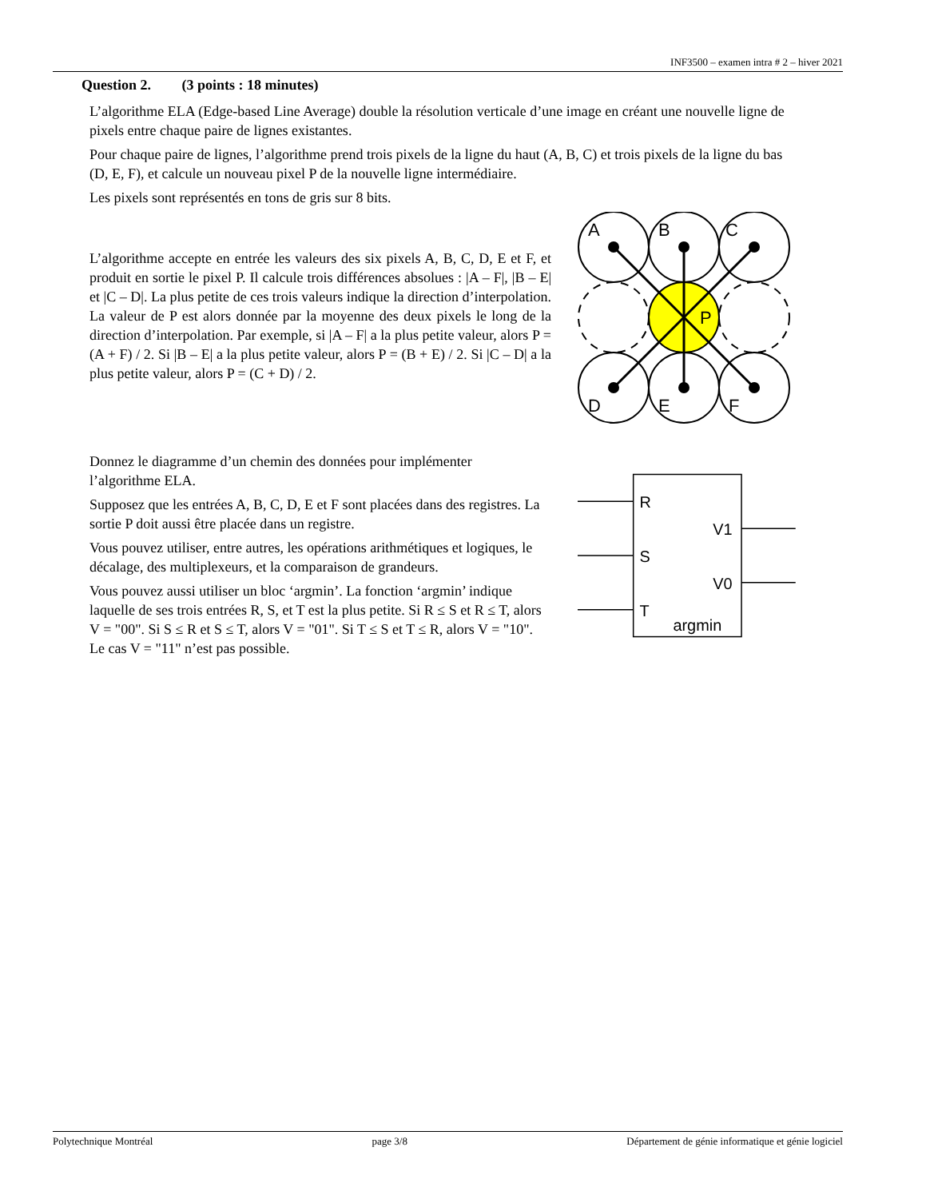INF3500 – examen intra # 2 – hiver 2021
Question 2. (3 points : 18 minutes)
L’algorithme ELA (Edge-based Line Average) double la résolution verticale d’une image en créant une nouvelle ligne de pixels entre chaque paire de lignes existantes.
Pour chaque paire de lignes, l’algorithme prend trois pixels de la ligne du haut (A, B, C) et trois pixels de la ligne du bas (D, E, F), et calcule un nouveau pixel P de la nouvelle ligne intermédiaire.
Les pixels sont représentés en tons de gris sur 8 bits.
L’algorithme accepte en entrée les valeurs des six pixels A, B, C, D, E et F, et produit en sortie le pixel P. Il calcule trois différences absolues : |A – F|, |B – E| et |C – D|. La plus petite de ces trois valeurs indique la direction d’interpolation. La valeur de P est alors donnée par la moyenne des deux pixels le long de la direction d’interpolation. Par exemple, si |A – F| a la plus petite valeur, alors P = (A + F) / 2. Si |B – E| a la plus petite valeur, alors P = (B + E) / 2. Si |C – D| a la plus petite valeur, alors P = (C + D) / 2.
A
B
C
P
D
E
F
Donnez le diagramme d’un chemin des données pour implémenter l’algorithme ELA.
Supposez que les entrées A, B, C, D, E et F sont placées dans des registres. La sortie P doit aussi être placée dans un registre.
Vous pouvez utiliser, entre autres, les opérations arithmétiques et logiques, le décalage, des multiplexeurs, et la comparaison de grandeurs.
Vous pouvez aussi utiliser un bloc ‘argmin’. La fonction ‘argmin’ indique laquelle de ses trois entrées R, S, et T est la plus petite. Si R ≤ S et R ≤ T, alors V = "00". Si S ≤ R et S ≤ T, alors V = "01". Si T ≤ S et T ≤ R, alors V = "10". Le cas V = "11" n’est pas possible.
R
S
T
V1
V0
argmin
Polytechnique Montréal page 3/8 Département de génie informatique et génie logiciel